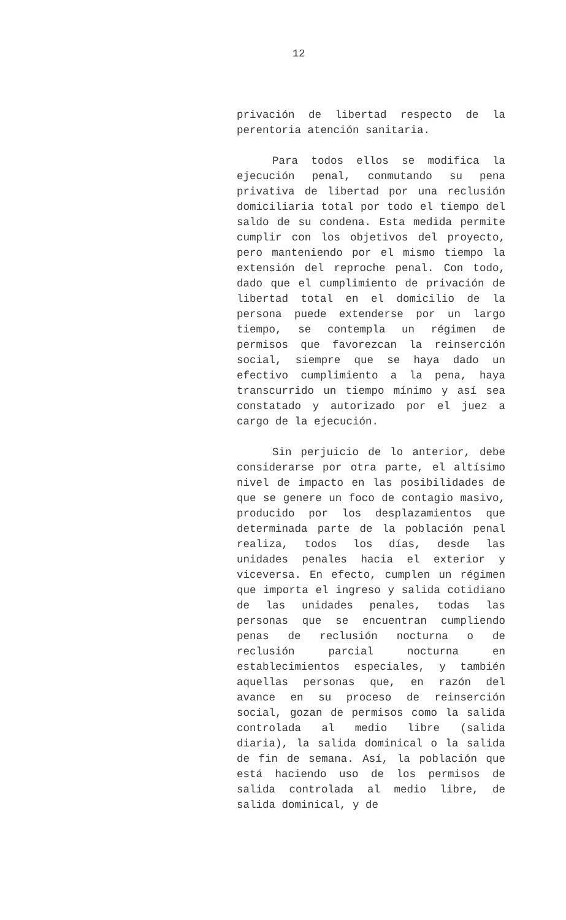12
privación de libertad respecto de la perentoria atención sanitaria.
Para todos ellos se modifica la ejecución penal, conmutando su pena privativa de libertad por una reclusión domiciliaria total por todo el tiempo del saldo de su condena. Esta medida permite cumplir con los objetivos del proyecto, pero manteniendo por el mismo tiempo la extensión del reproche penal. Con todo, dado que el cumplimiento de privación de libertad total en el domicilio de la persona puede extenderse por un largo tiempo, se contempla un régimen de permisos que favorezcan la reinserción social, siempre que se haya dado un efectivo cumplimiento a la pena, haya transcurrido un tiempo mínimo y así sea constatado y autorizado por el juez a cargo de la ejecución.
Sin perjuicio de lo anterior, debe considerarse por otra parte, el altísimo nivel de impacto en las posibilidades de que se genere un foco de contagio masivo, producido por los desplazamientos que determinada parte de la población penal realiza, todos los días, desde las unidades penales hacia el exterior y viceversa. En efecto, cumplen un régimen que importa el ingreso y salida cotidiano de las unidades penales, todas las personas que se encuentran cumpliendo penas de reclusión nocturna o de reclusión parcial nocturna en establecimientos especiales, y también aquellas personas que, en razón del avance en su proceso de reinserción social, gozan de permisos como la salida controlada al medio libre (salida diaria), la salida dominical o la salida de fin de semana. Así, la población que está haciendo uso de los permisos de salida controlada al medio libre, de salida dominical, y de